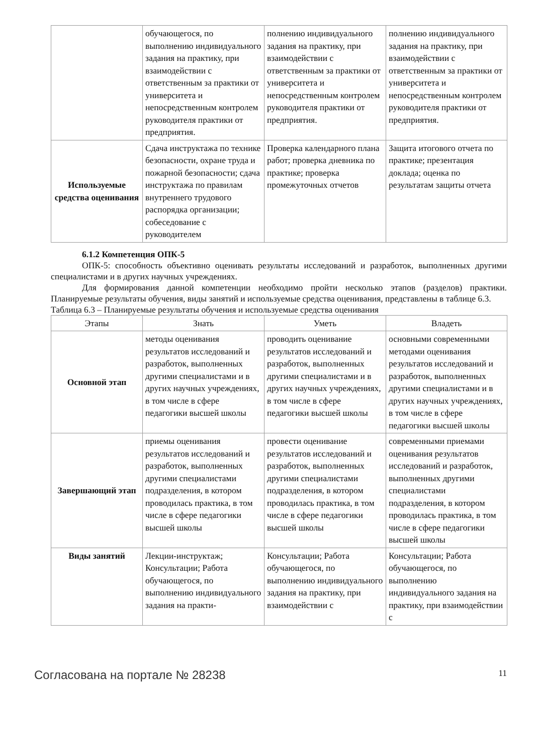| | обучающегося, по выполнению индивидуального задания на практику, при взаимодействии с ответственным за практики от университета и непосредственным контролем руководителя практики от предприятия. | полнению индивидуального задания на практику, при взаимодействии с ответственным за практики от университета и непосредственным контролем руководителя практики от предприятия. | полнению индивидуального задания на практику, при взаимодействии с ответственным за практики от университета и непосредственным контролем руководителя практики от предприятия. |
| Используемые средства оценивания | Сдача инструктажа по технике безопасности, охране труда и пожарной безопасности; сдача инструктажа по правилам внутреннего трудового распорядка организации; собеседование с руководителем | Проверка календарного плана работ; проверка дневника по практике; проверка промежуточных отчетов | Защита итогового отчета по практике; презентация доклада; оценка по результатам защиты отчета |
6.1.2 Компетенция ОПК-5
ОПК-5: способность объективно оценивать результаты исследований и разработок, выполненных другими специалистами и в других научных учреждениях.
Для формирования данной компетенции необходимо пройти несколько этапов (разделов) практики. Планируемые результаты обучения, виды занятий и используемые средства оценивания, представлены в таблице 6.3.
Таблица 6.3 – Планируемые результаты обучения и используемые средства оценивания
| Этапы | Знать | Уметь | Владеть |
| --- | --- | --- | --- |
| Основной этап | методы оценивания результатов исследований и разработок, выполненных другими специалистами и в других научных учреждениях, в том числе в сфере педагогики высшей школы | проводить оценивание результатов исследований и разработок, выполненных другими специалистами и в других научных учреждениях, в том числе в сфере педагогики высшей школы | основными современными методами оценивания результатов исследований и разработок, выполненных другими специалистами и в других научных учреждениях, в том числе в сфере педагогики высшей школы |
| Завершающий этап | приемы оценивания результатов исследований и разработок, выполненных другими специалистами подразделения, в котором проводилась практика, в том числе в сфере педагогики высшей школы | провести оценивание результатов исследований и разработок, выполненных другими специалистами подразделения, в котором проводилась практика, в том числе в сфере педагогики высшей школы | современными приемами оценивания результатов исследований и разработок, выполненных другими специалистами подразделения, в котором проводилась практика, в том числе в сфере педагогики высшей школы |
| Виды занятий | Лекции-инструктаж; Консультации; Работа обучающегося, по выполнению индивидуального задания на практи- | Консультации; Работа обучающегося, по выполнению индивидуального задания на практику, при взаимодействии с | Консультации; Работа обучающегося, по выполнению индивидуального задания на практику, при взаимодействии с |
Согласована на портале № 28238 11